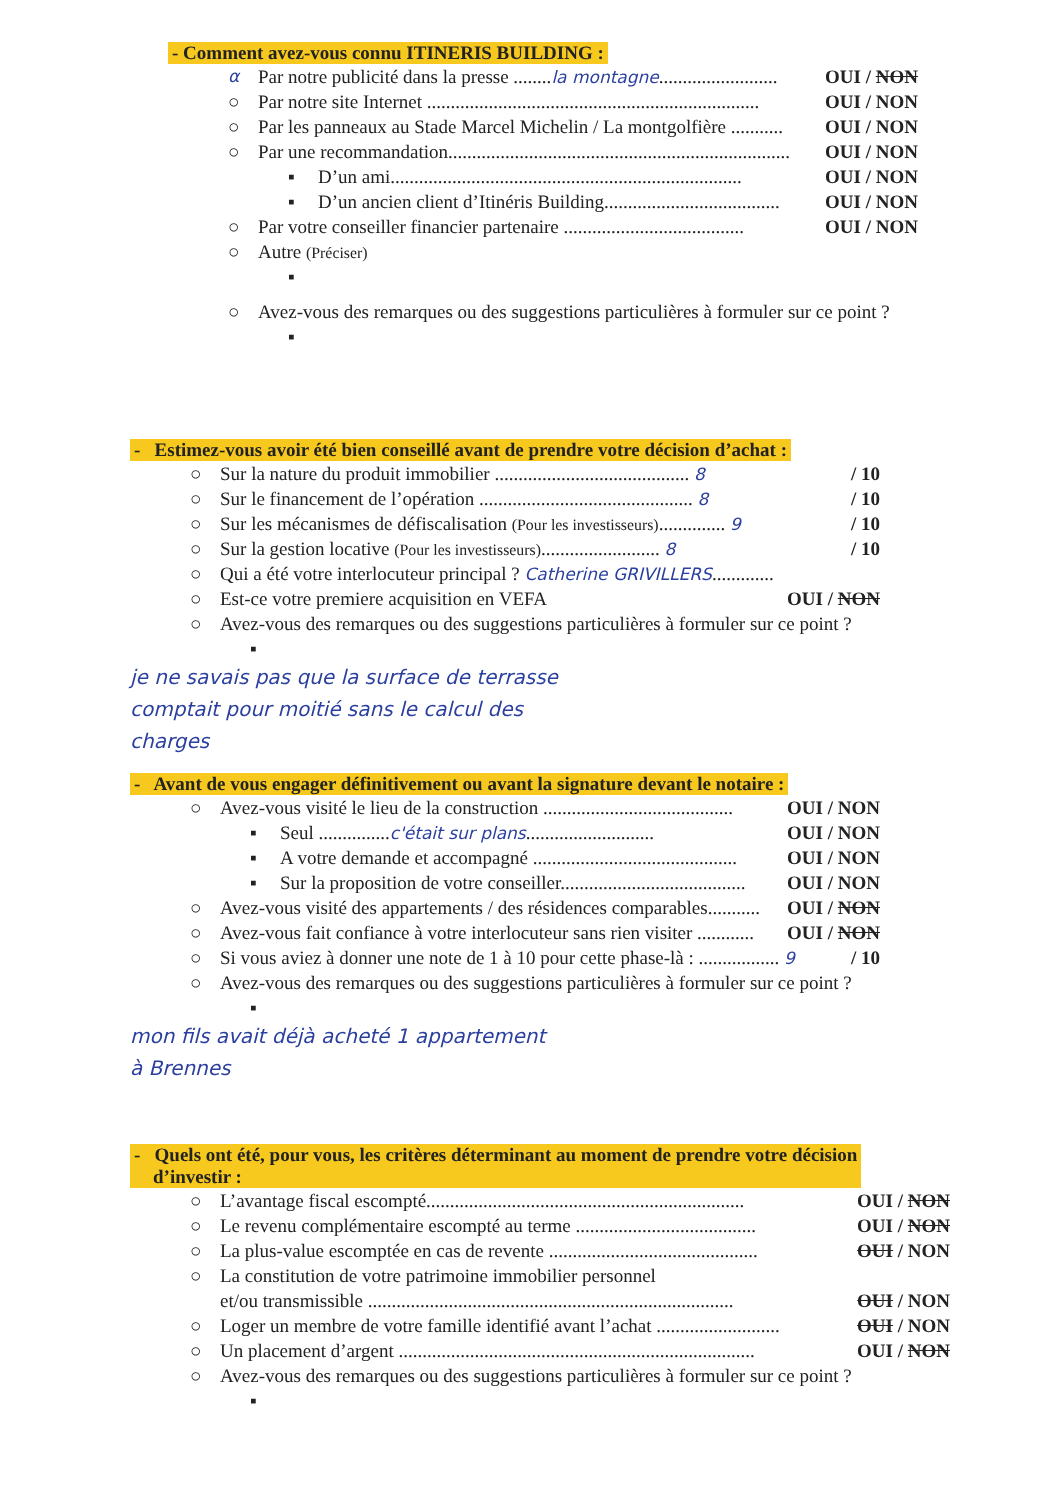- Comment avez-vous connu ITINERIS BUILDING :
α Par notre publicité dans la presse ........la montagne......................... OUI / NON
○ Par notre site Internet ...................................................................... OUI / NON
○ Par les panneaux au Stade Marcel Michelin / La montgolfière ........... OUI / NON
○ Par une recommandation........................................................................ OUI / NON
▪ D’un ami.......................................................................... OUI / NON
▪ D’un ancien client d’Itinéris Building..................................... OUI / NON
○ Par votre conseiller financier partenaire ...................................... OUI / NON
○ Autre (Préciser)
▪
○ Avez-vous des remarques ou des suggestions particulières à formuler sur ce point ?
▪
- Estimez-vous avoir été bien conseillé avant de prendre votre décision d’achat :
○ Sur la nature du produit immobilier ......................................... 8 / 10
○ Sur le financement de l’opération ............................................. 8 / 10
○ Sur les mécanismes de défiscalisation (Pour les investisseurs).............. 9 / 10
○ Sur la gestion locative (Pour les investisseurs)......................... 8 / 10
○ Qui a été votre interlocuteur principal ? Catherine GRIVILLERS.............
○ Est-ce votre premiere acquisition en VEFA OUI / NON
○ Avez-vous des remarques ou des suggestions particulières à formuler sur ce point ?
▪
je ne savais pas que la surface de terrasse
comptait pour moitié sans le calcul des
charges
- Avant de vous engager définitivement ou avant la signature devant le notaire :
○ Avez-vous visité le lieu de la construction ........................................ OUI / NON
▪ Seul ...............c'était sur plans........................... OUI / NON
▪ A votre demande et accompagné ........................................... OUI / NON
▪ Sur la proposition de votre conseiller....................................... OUI / NON
○ Avez-vous visité des appartements / des résidences comparables........... OUI / NON
○ Avez-vous fait confiance à votre interlocuteur sans rien visiter ............ OUI / NON
○ Si vous aviez à donner une note de 1 à 10 pour cette phase-là : ................. 9 / 10
○ Avez-vous des remarques ou des suggestions particulières à formuler sur ce point ?
▪
mon fils avait déjà acheté 1 appartement
à Brennes
- Quels ont été, pour vous, les critères déterminant au moment de prendre votre décision
d’investir :
○ L’avantage fiscal escompté................................................................... OUI / NON
○ Le revenu complémentaire escompté au terme ...................................... OUI / NON
○ La plus-value escomptée en cas de revente ............................................ OUI / NON
○ La constitution de votre patrimoine immobilier personnel
et/ou transmissible ............................................................................. OUI / NON
○ Loger un membre de votre famille identifié avant l’achat .......................... OUI / NON
○ Un placement d’argent ........................................................................... OUI / NON
○ Avez-vous des remarques ou des suggestions particulières à formuler sur ce point ?
▪